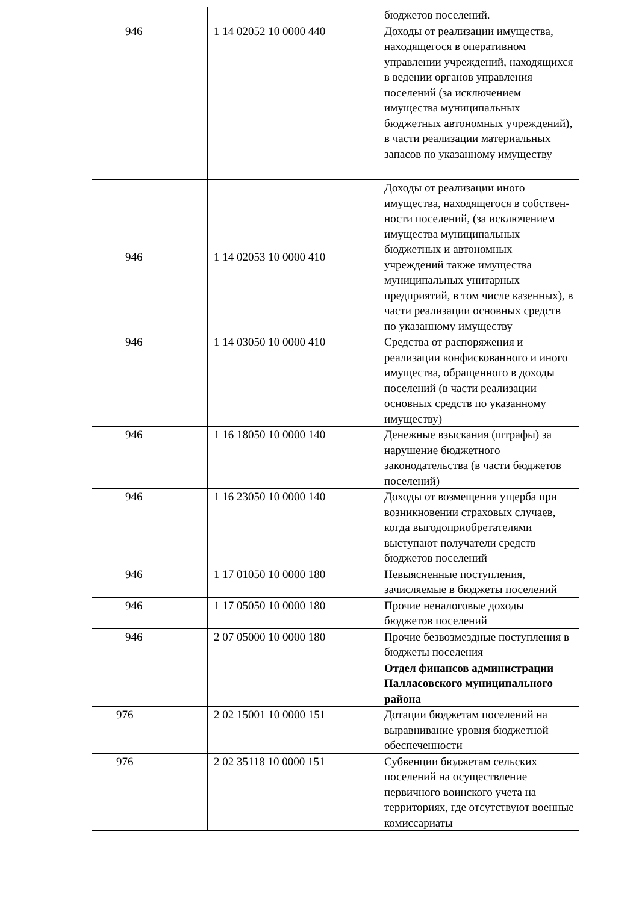| | | бюджетов поселений. |
| 946 | 1 14 02052 10 0000 440 | Доходы от реализации имущества, находящегося в оперативном управлении учреждений, находящихся в ведении органов управления поселений (за исключением имущества муниципальных бюджетных автономных учреждений), в части реализации материальных запасов по указанному имуществу |
| 946 | 1 14 02053 10 0000 410 | Доходы от реализации иного имущества, находящегося в собствен-ности поселений, (за исключением имущества муниципальных бюджетных и автономных учреждений также имущества муниципальных унитарных предприятий, в том числе казенных), в части реализации основных средств по указанному имуществу |
| 946 | 1 14 03050 10 0000 410 | Средства от распоряжения и реализации конфискованного и иного имущества, обращенного в доходы поселений (в части реализации основных средств по указанному имуществу) |
| 946 | 1 16 18050 10 0000 140 | Денежные взыскания (штрафы) за нарушение бюджетного законодательства (в части бюджетов поселений) |
| 946 | 1 16 23050 10 0000 140 | Доходы от возмещения ущерба при возникновении страховых случаев, когда выгодоприобретателями выступают получатели средств бюджетов поселений |
| 946 | 1 17 01050 10 0000 180 | Невыясненные поступления, зачисляемые в бюджеты поселений |
| 946 | 1 17 05050 10 0000 180 | Прочие неналоговые доходы бюджетов поселений |
| 946 | 2 07 05000 10 0000 180 | Прочие безвозмездные поступления в бюджеты поселения |
| | | Отдел финансов администрации Палласовского муниципального района |
| 976 | 2 02 15001 10 0000 151 | Дотации бюджетам поселений на выравнивание уровня бюджетной обеспеченности |
| 976 | 2 02 35118 10 0000 151 | Субвенции бюджетам сельских поселений на осуществление первичного воинского учета на территориях, где отсутствуют военные комиссариаты |